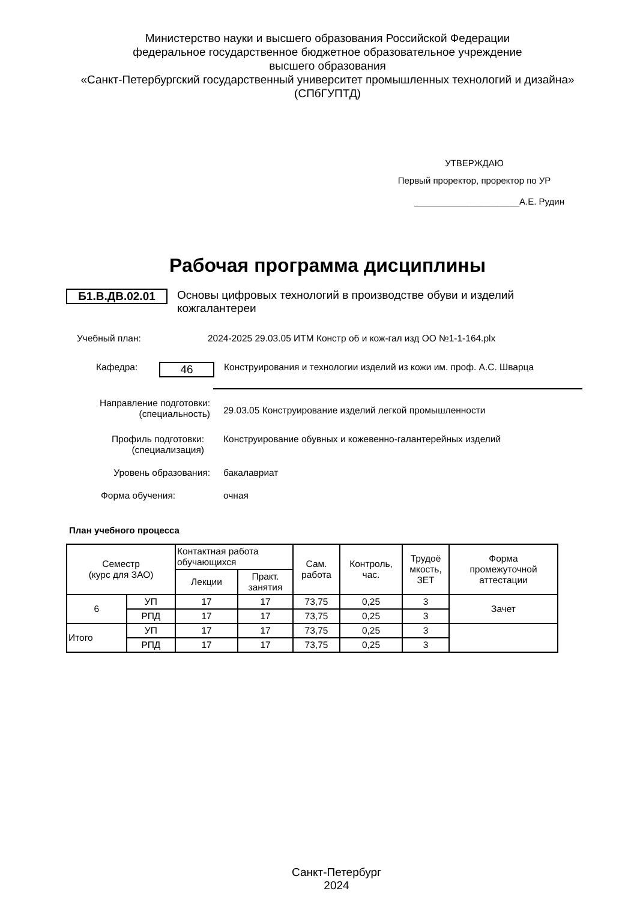Министерство науки и высшего образования Российской Федерации
федеральное государственное бюджетное образовательное учреждение
высшего образования
«Санкт-Петербургский государственный университет промышленных технологий и дизайна»
(СПбГУПТД)
УТВЕРЖДАЮ
Первый проректор, проректор по УР
_____________________А.Е. Рудин
Рабочая программа дисциплины
Б1.В.ДВ.02.01
Основы цифровых технологий в производстве обуви и изделий кожгалантереи
Учебный план: 2024-2025 29.03.05 ИТМ Констр об и кож-гал изд ОО №1-1-164.plx
Кафедра:
46
Конструирования и технологии изделий из кожи им. проф. А.С. Шварца
Направление подготовки:
(специальность)
29.03.05 Конструирование изделий легкой промышленности
Профиль подготовки:
(специализация)
Конструирование обувных и кожевенно-галантерейных изделий
Уровень образования: бакалавриат
Форма обучения: очная
План учебного процесса
| Семестр (курс для ЗАО) | | Контактная работа обучающихся | | Сам. работа | Контроль, час. | Трудоё мкость, ЗЕТ | Форма промежуточной аттестации |
| --- | --- | --- | --- | --- | --- | --- | --- |
| | | Лекции | Практ. занятия | | | | |
| 6 | УП | 17 | 17 | 73,75 | 0,25 | 3 | Зачет |
| | РПД | 17 | 17 | 73,75 | 0,25 | 3 | |
| Итого | УП | 17 | 17 | 73,75 | 0,25 | 3 | |
| | РПД | 17 | 17 | 73,75 | 0,25 | 3 | |
Санкт-Петербург
2024